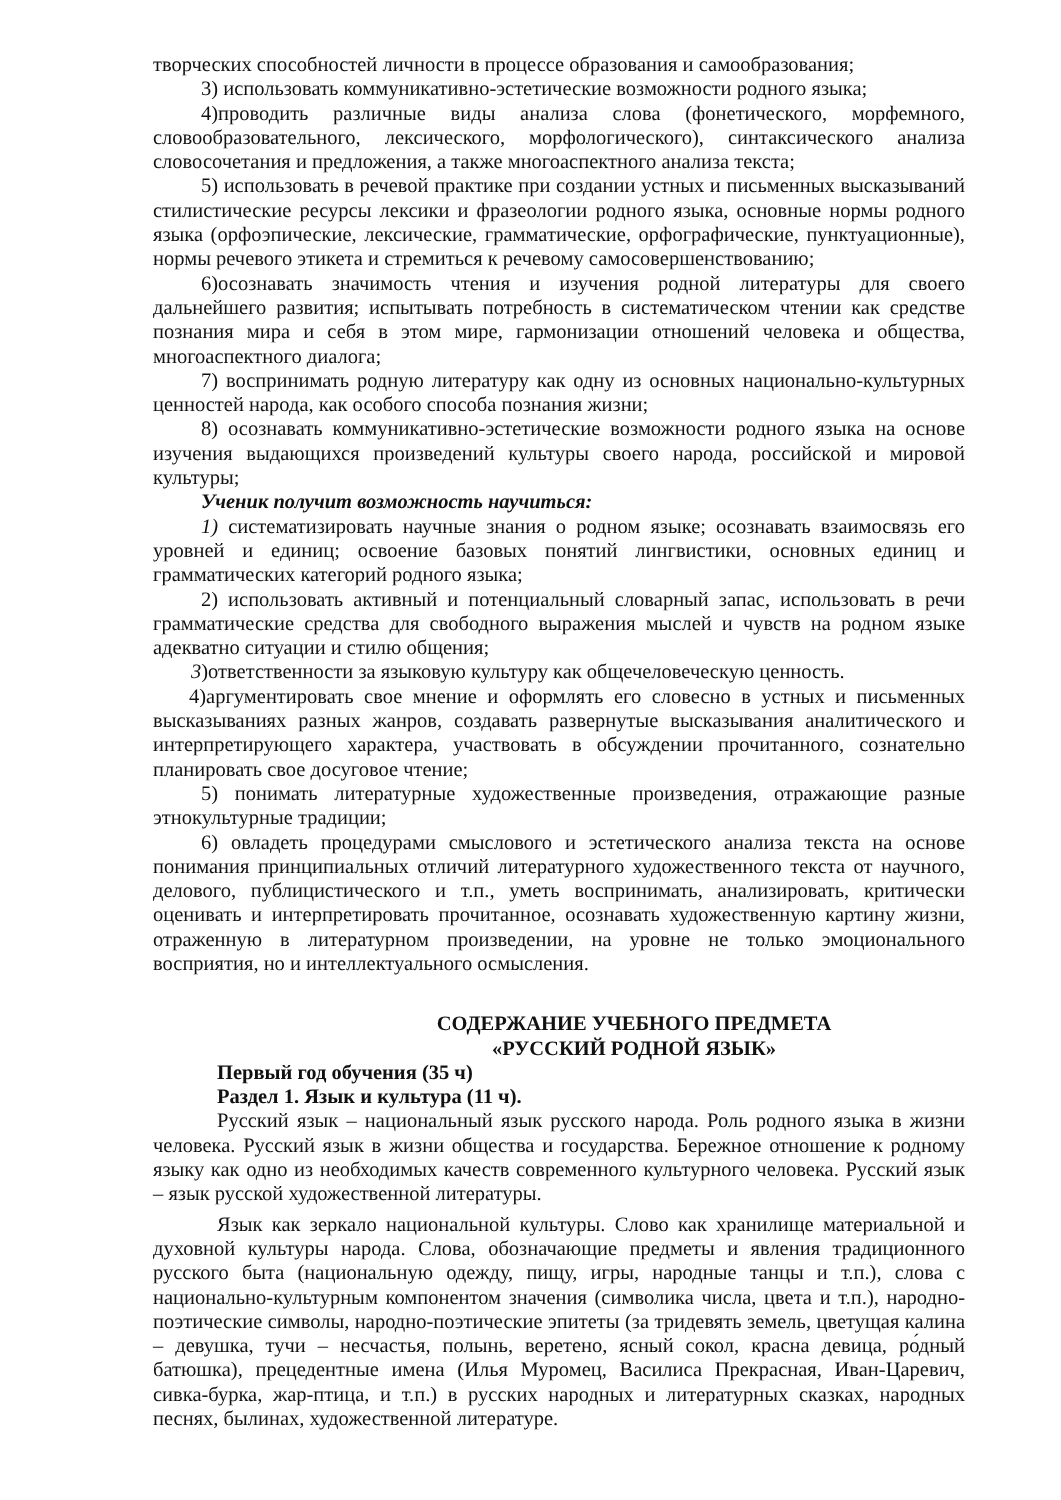творческих способностей личности в процессе образования и самообразования;
3) использовать коммуникативно-эстетические возможности родного языка;
4)проводить различные виды анализа слова (фонетического, морфемного, словообразовательного, лексического, морфологического), синтаксического анализа словосочетания и предложения, а также многоаспектного анализа текста;
5) использовать в речевой практике при создании устных и письменных высказываний стилистические ресурсы лексики и фразеологии родного языка, основные нормы родного языка (орфоэпические, лексические, грамматические, орфографические, пунктуационные), нормы речевого этикета и стремиться к речевому самосовершенствованию;
6)осознавать значимость чтения и изучения родной литературы для своего дальнейшего развития; испытывать потребность в систематическом чтении как средстве познания мира и себя в этом мире, гармонизации отношений человека и общества, многоаспектного диалога;
7) воспринимать родную литературу как одну из основных национально-культурных ценностей народа, как особого способа познания жизни;
8) осознавать коммуникативно-эстетические возможности родного языка на основе изучения выдающихся произведений культуры своего народа, российской и мировой культуры;
Ученик получит возможность научиться:
1) систематизировать научные знания о родном языке; осознавать взаимосвязь его уровней и единиц; освоение базовых понятий лингвистики, основных единиц и грамматических категорий родного языка;
2) использовать активный и потенциальный словарный запас, использовать в речи грамматические средства для свободного выражения мыслей и чувств на родном языке адекватно ситуации и стилю общения;
3)ответственности за языковую культуру как общечеловеческую ценность.
4)аргументировать свое мнение и оформлять его словесно в устных и письменных высказываниях разных жанров, создавать развернутые высказывания аналитического и интерпретирующего характера, участвовать в обсуждении прочитанного, сознательно планировать свое досуговое чтение;
5) понимать литературные художественные произведения, отражающие разные этнокультурные традиции;
6) овладеть процедурами смыслового и эстетического анализа текста на основе понимания принципиальных отличий литературного художественного текста от научного, делового, публицистического и т.п., уметь воспринимать, анализировать, критически оценивать и интерпретировать прочитанное, осознавать художественную картину жизни, отраженную в литературном произведении, на уровне не только эмоционального восприятия, но и интеллектуального осмысления.
СОДЕРЖАНИЕ УЧЕБНОГО ПРЕДМЕТА
«РУССКИЙ РОДНОЙ ЯЗЫК»
Первый год обучения (35 ч)
Раздел 1. Язык и культура (11 ч).
Русский язык – национальный язык русского народа. Роль родного языка в жизни человека. Русский язык в жизни общества и государства. Бережное отношение к родному языку как одно из необходимых качеств современного культурного человека. Русский язык – язык русской художественной литературы.
Язык как зеркало национальной культуры. Слово как хранилище материальной и духовной культуры народа. Слова, обозначающие предметы и явления традиционного русского быта (национальную одежду, пищу, игры, народные танцы и т.п.), слова с национально-культурным компонентом значения (символика числа, цвета и т.п.), народно-поэтические символы, народно-поэтические эпитеты (за тридевять земель, цветущая калина – девушка, тучи – несчастья, полынь, веретено, ясный сокол, красна девица, ро́дный батюшка), прецедентные имена (Илья Муромец, Василиса Прекрасная, Иван-Царевич, сивка-бурка, жар-птица, и т.п.) в русских народных и литературных сказках, народных песнях, былинах, художественной литературе.